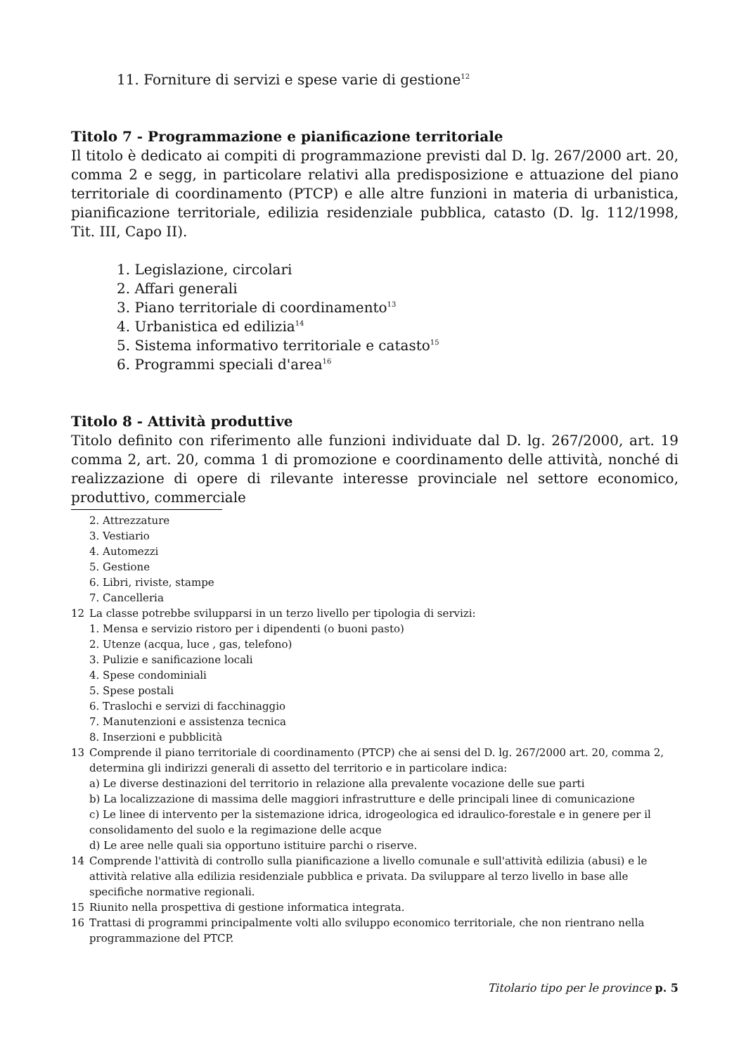11. Forniture di servizi e spese varie di gestione<sup>12</sup>
Titolo 7 - Programmazione e pianificazione territoriale
Il titolo è dedicato ai compiti di programmazione previsti dal D. lg. 267/2000 art. 20, comma 2 e segg, in particolare relativi alla predisposizione e attuazione del piano territoriale di coordinamento (PTCP) e alle altre funzioni in materia di urbanistica, pianificazione territoriale, edilizia residenziale pubblica, catasto (D. lg. 112/1998, Tit. III, Capo II).
1. Legislazione, circolari
2. Affari generali
3. Piano territoriale di coordinamento<sup>13</sup>
4. Urbanistica ed edilizia<sup>14</sup>
5. Sistema informativo territoriale e catasto<sup>15</sup>
6. Programmi speciali d'area<sup>16</sup>
Titolo 8 - Attività produttive
Titolo definito con riferimento alle funzioni individuate dal D. lg. 267/2000, art. 19 comma 2, art. 20, comma 1 di promozione e coordinamento delle attività, nonché di realizzazione di opere di rilevante interesse provinciale nel settore economico, produttivo, commerciale
2. Attrezzature
3. Vestiario
4. Automezzi
5. Gestione
6. Libri, riviste, stampe
7. Cancelleria
12 La classe potrebbe svilupparsi in un terzo livello per tipologia di servizi:
1. Mensa e servizio ristoro per i dipendenti (o buoni pasto)
2. Utenze (acqua, luce , gas, telefono)
3. Pulizie e sanificazione locali
4. Spese condominiali
5. Spese postali
6. Traslochi e servizi di facchinaggio
7. Manutenzioni e assistenza tecnica
8. Inserzioni e pubblicità
13 Comprende il piano territoriale di coordinamento (PTCP) che ai sensi del D. lg. 267/2000 art. 20, comma 2, determina gli indirizzi generali di assetto del territorio e in particolare indica:
a) Le diverse destinazioni del territorio in relazione alla prevalente vocazione delle sue parti
b) La localizzazione di massima delle maggiori infrastrutture e delle principali linee di comunicazione
c) Le linee di intervento per la sistemazione idrica, idrogeologica ed idraulico-forestale e in genere per il consolidamento del suolo e la regimazione delle acque
d) Le aree nelle quali sia opportuno istituire parchi o riserve.
14 Comprende l'attività di controllo sulla pianificazione a livello comunale e sull'attività edilizia (abusi) e le attività relative alla edilizia residenziale pubblica e privata. Da sviluppare al terzo livello in base alle specifiche normative regionali.
15 Riunito nella prospettiva di gestione informatica integrata.
16 Trattasi di programmi principalmente volti allo sviluppo economico territoriale, che non rientrano nella programmazione del PTCP.
Titolario tipo per le province p. 5